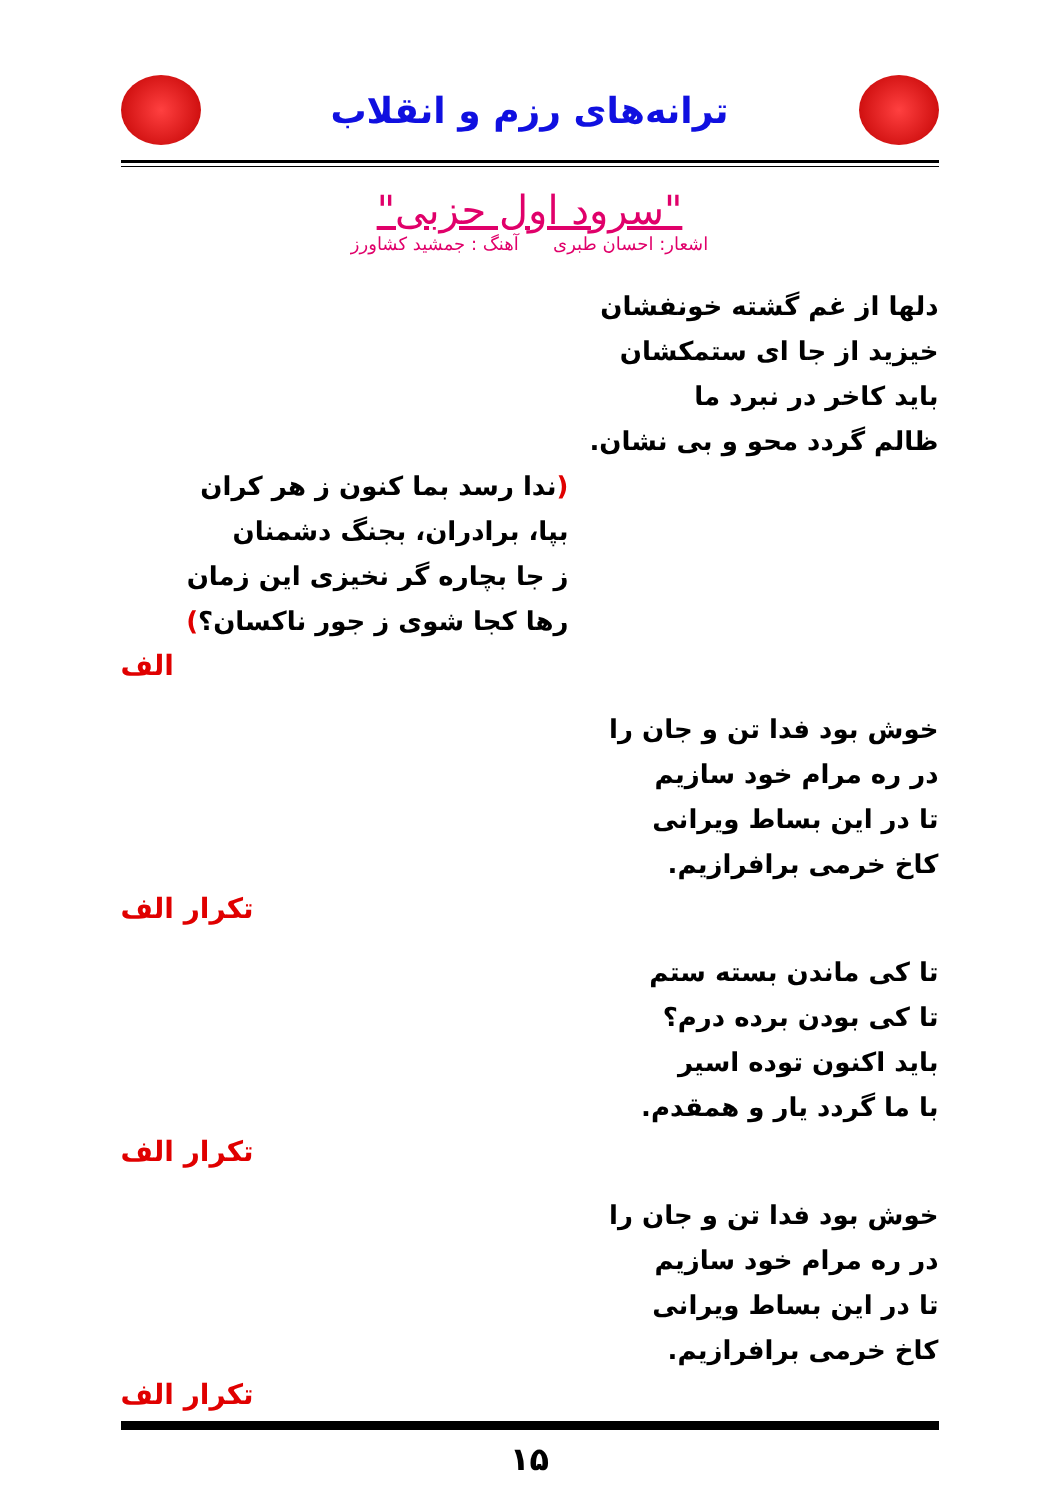ترانه‌های رزم و انقلاب
"سرود اول حزبی"
اشعار: احسان طبری آهنگ : جمشید کشاورز
دلها از غم گشته خونفشان
خیزید از جا ای ستمکشان
باید کاخر در نبرد ما
ظالم گردد محو و بی نشان.
(ندا رسد بما کنون ز هر کران
بپا، برادران، بجنگ دشمنان
ز جا بچاره گر نخیزی این زمان
رها کجا شوی ز جور ناکسان؟)
الف
خوش بود فدا تن و جان را
در ره مرام خود سازیم
تا در این بساط ویرانی
کاخ خرمی برافرازیم.
تکرار الف
تا کی ماندن بسته ستم
تا کی بودن برده درم؟
باید اکنون توده اسیر
با ما گردد یار و همقدم.
تکرار الف
خوش بود فدا تن و جان را
در ره مرام خود سازیم
تا در این بساط ویرانی
کاخ خرمی برافرازیم.
تکرار الف
۱۵